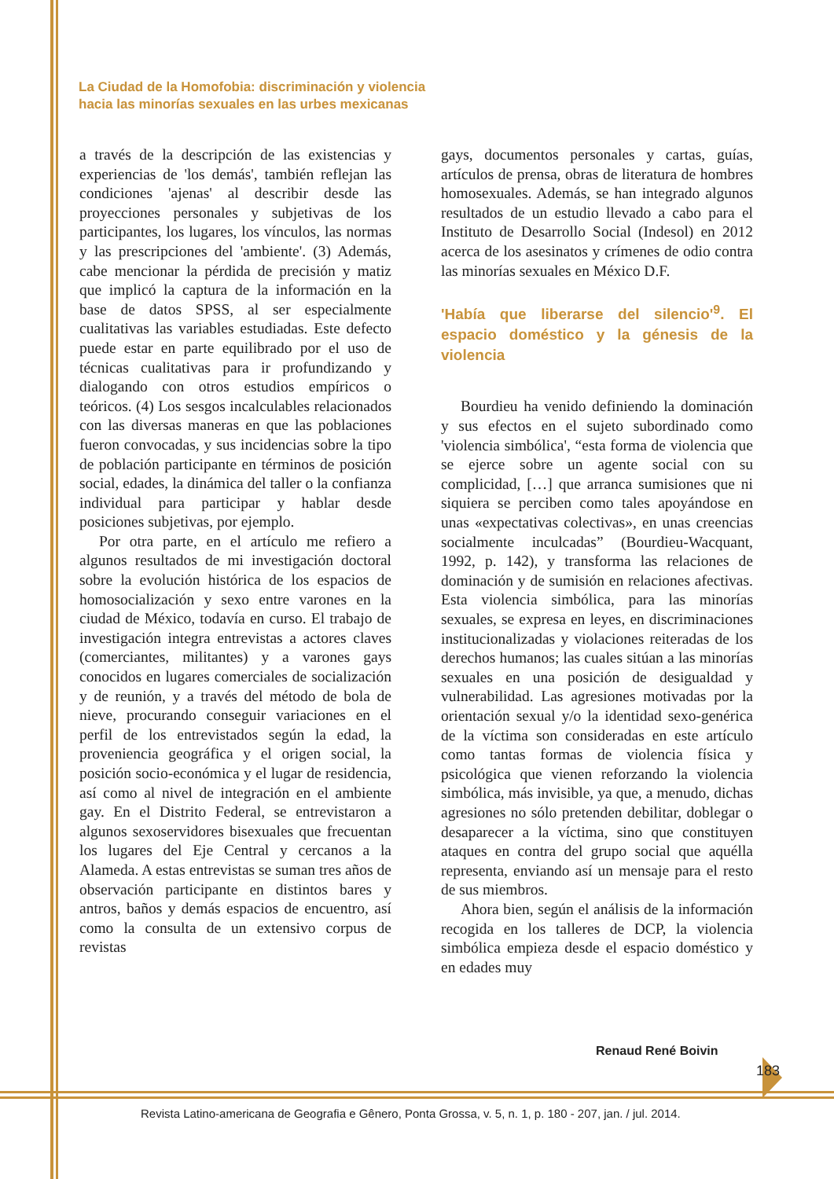La Ciudad de la Homofobia: discriminación y violencia
hacia las minorías sexuales en las urbes mexicanas
a través de la descripción de las existencias y experiencias de 'los demás', también reflejan las condiciones 'ajenas' al describir desde las proyecciones personales y subjetivas de los participantes, los lugares, los vínculos, las normas y las prescripciones del 'ambiente'. (3) Además, cabe mencionar la pérdida de precisión y matiz que implicó la captura de la información en la base de datos SPSS, al ser especialmente cualitativas las variables estudiadas. Este defecto puede estar en parte equilibrado por el uso de técnicas cualitativas para ir profundizando y dialogando con otros estudios empíricos o teóricos. (4) Los sesgos incalculables relacionados con las diversas maneras en que las poblaciones fueron convocadas, y sus incidencias sobre la tipo de población participante en términos de posición social, edades, la dinámica del taller o la confianza individual para participar y hablar desde posiciones subjetivas, por ejemplo.
Por otra parte, en el artículo me refiero a algunos resultados de mi investigación doctoral sobre la evolución histórica de los espacios de homosocialización y sexo entre varones en la ciudad de México, todavía en curso. El trabajo de investigación integra entrevistas a actores claves (comerciantes, militantes) y a varones gays conocidos en lugares comerciales de socialización y de reunión, y a través del método de bola de nieve, procurando conseguir variaciones en el perfil de los entrevistados según la edad, la proveniencia geográfica y el origen social, la posición socio-económica y el lugar de residencia, así como al nivel de integración en el ambiente gay. En el Distrito Federal, se entrevistaron a algunos sexoservidores bisexuales que frecuentan los lugares del Eje Central y cercanos a la Alameda. A estas entrevistas se suman tres años de observación participante en distintos bares y antros, baños y demás espacios de encuentro, así como la consulta de un extensivo corpus de revistas
gays, documentos personales y cartas, guías, artículos de prensa, obras de literatura de hombres homosexuales. Además, se han integrado algunos resultados de un estudio llevado a cabo para el Instituto de Desarrollo Social (Indesol) en 2012 acerca de los asesinatos y crímenes de odio contra las minorías sexuales en México D.F.
'Había que liberarse del silencio'<sup>9</sup>. El espacio doméstico y la génesis de la violencia
Bourdieu ha venido definiendo la dominación y sus efectos en el sujeto subordinado como 'violencia simbólica', “esta forma de violencia que se ejerce sobre un agente social con su complicidad, […] que arranca sumisiones que ni siquiera se perciben como tales apoyándose en unas «expectativas colectivas», en unas creencias socialmente inculcadas” (Bourdieu-Wacquant, 1992, p. 142), y transforma las relaciones de dominación y de sumisión en relaciones afectivas. Esta violencia simbólica, para las minorías sexuales, se expresa en leyes, en discriminaciones institucionalizadas y violaciones reiteradas de los derechos humanos; las cuales sitúan a las minorías sexuales en una posición de desigualdad y vulnerabilidad. Las agresiones motivadas por la orientación sexual y/o la identidad sexo-genérica de la víctima son consideradas en este artículo como tantas formas de violencia física y psicológica que vienen reforzando la violencia simbólica, más invisible, ya que, a menudo, dichas agresiones no sólo pretenden debilitar, doblegar o desaparecer a la víctima, sino que constituyen ataques en contra del grupo social que aquélla representa, enviando así un mensaje para el resto de sus miembros.
Ahora bien, según el análisis de la información recogida en los talleres de DCP, la violencia simbólica empieza desde el espacio doméstico y en edades muy
Renaud René Boivin
183
Revista Latino-americana de Geografia e Gênero, Ponta Grossa, v. 5, n. 1, p. 180 - 207, jan. / jul. 2014.